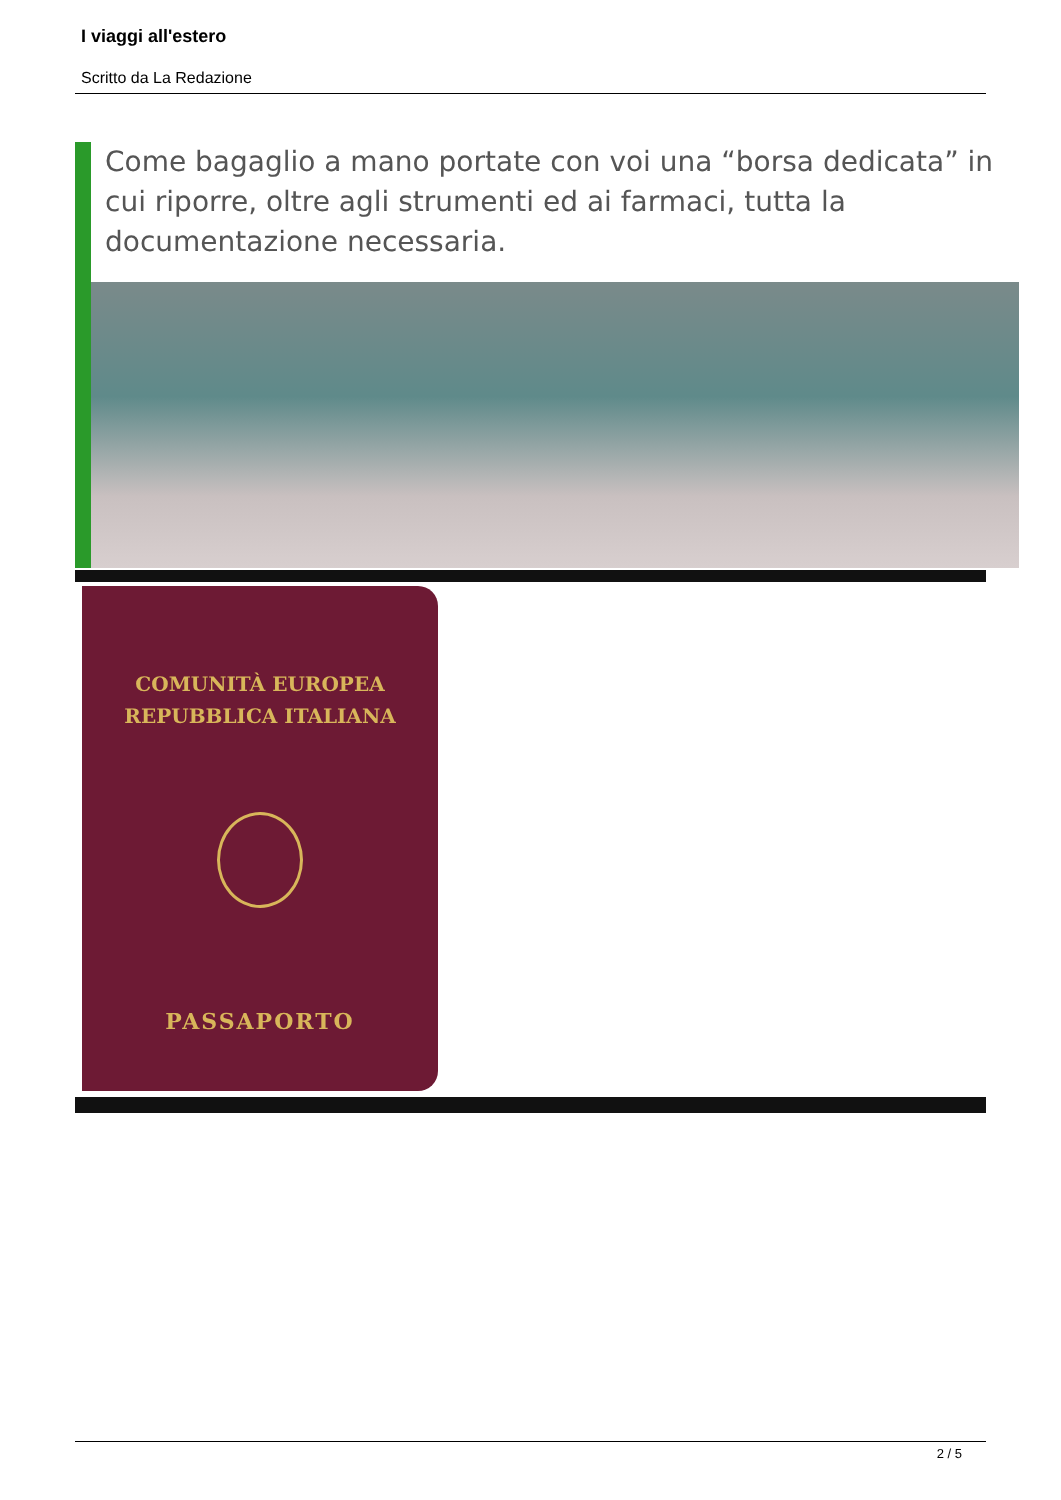I viaggi all'estero
Scritto da La Redazione
Come bagaglio a mano portate con voi una “borsa dedicata” in cui riporre, oltre agli strumenti ed ai farmaci, tutta la documentazione necessaria.
COMUNITÀ EUROPEA
REPUBBLICA ITALIANA
PASSAPORTO
2 / 5